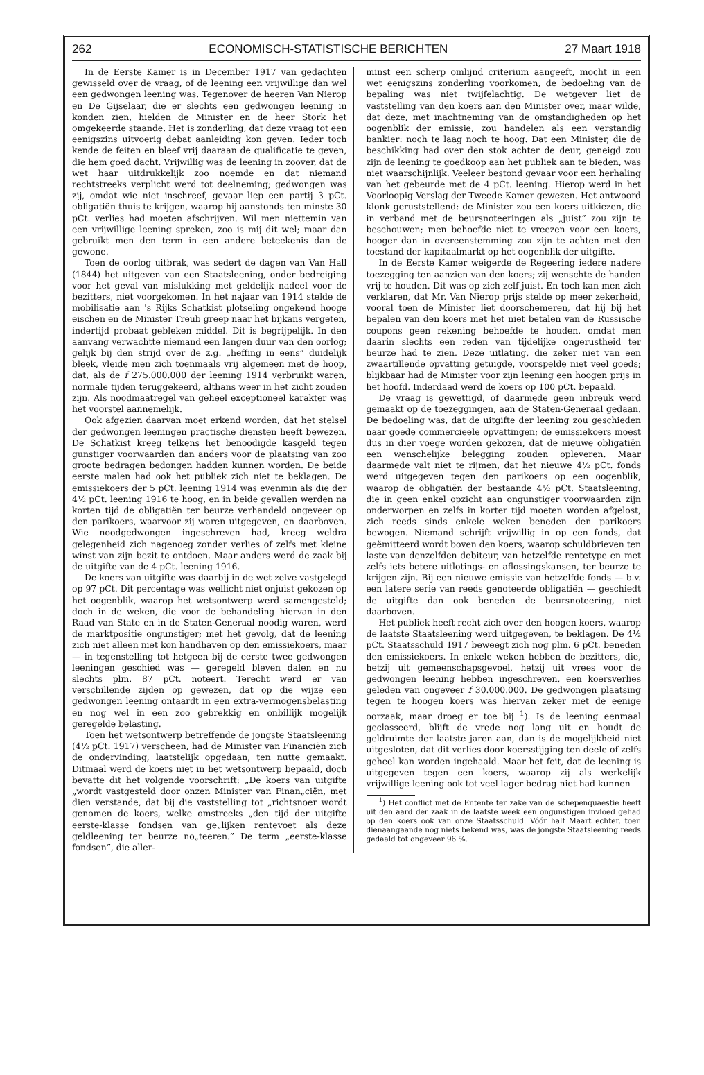262 ECONOMISCH-STATISTISCHE BERICHTEN 27 Maart 1918
In de Eerste Kamer is in December 1917 van gedachten gewisseld over de vraag, of de leening een vrijwillige dan wel een gedwongen leening was. Tegenover de heeren Van Nierop en De Gijselaar, die er slechts een gedwongen leening in konden zien, hielden de Minister en de heer Stork het omgekeerde staande. Het is zonderling, dat deze vraag tot een eenigszins uitvoerig debat aanleiding kon geven. Ieder toch kende de feiten en bleef vrij daaraan de qualificatie te geven, die hem goed dacht. Vrijwillig was de leening in zoover, dat de wet haar uitdrukkelijk zoo noemde en dat niemand rechtstreeks verplicht werd tot deelneming; gedwongen was zij, omdat wie niet inschreef, gevaar liep een partij 3 pCt. obligatiën thuis te krijgen, waarop hij aanstonds ten minste 30 pCt. verlies had moeten afschrijven. Wil men niettemin van een vrijwillige leening spreken, zoo is mij dit wel; maar dan gebruikt men den term in een andere beteekenis dan de gewone.
Toen de oorlog uitbrak, was sedert de dagen van Van Hall (1844) het uitgeven van een Staatsleening, onder bedreiging voor het geval van mislukking met geldelijk nadeel voor de bezitters, niet voorgekomen. In het najaar van 1914 stelde de mobilisatie aan 's Rijks Schatkist plotseling ongekend hooge eischen en de Minister Treub greep naar het bijkans vergeten, indertijd probaat gebleken middel. Dit is begrijpelijk. In den aanvang verwachtte niemand een langen duur van den oorlog; gelijk bij den strijd over de z.g. „heffing in eens” duidelijk bleek, vleide men zich toenmaals vrij algemeen met de hoop, dat, als de f 275.000.000 der leening 1914 verbruikt waren, normale tijden teruggekeerd, althans weer in het zicht zouden zijn. Als noodmaatregel van geheel exceptioneel karakter was het voorstel aannemelijk.
Ook afgezien daarvan moet erkend worden, dat het stelsel der gedwongen leeningen practische diensten heeft bewezen. De Schatkist kreeg telkens het benoodigde kasgeld tegen gunstiger voorwaarden dan anders voor de plaatsing van zoo groote bedragen bedongen hadden kunnen worden. De beide eerste malen had ook het publiek zich niet te beklagen. De emissiekoers der 5 pCt. leening 1914 was evenmin als die der 4½ pCt. leening 1916 te hoog, en in beide gevallen werden na korten tijd de obligatiën ter beurze verhandeld ongeveer op den parikoers, waarvoor zij waren uitgegeven, en daarboven. Wie noodgedwongen ingeschreven had, kreeg weldra gelegenheid zich nagenoeg zonder verlies of zelfs met kleine winst van zijn bezit te ontdoen. Maar anders werd de zaak bij de uitgifte van de 4 pCt. leening 1916.
De koers van uitgifte was daarbij in de wet zelve vastgelegd op 97 pCt. Dit percentage was wellicht niet onjuist gekozen op het oogenblik, waarop het wetsontwerp werd samengesteld; doch in de weken, die voor de behandeling hiervan in den Raad van State en in de Staten-Generaal noodig waren, werd de marktpositie ongunstiger; met het gevolg, dat de leening zich niet alleen niet kon handhaven op den emissiekoers, maar — in tegenstelling tot hetgeen bij de eerste twee gedwongen leeningen geschied was — geregeld bleven dalen en nu slechts plm. 87 pCt. noteert. Terecht werd er van verschillende zijden op gewezen, dat op die wijze een gedwongen leening ontaardt in een extra-vermogensbelasting en nog wel in een zoo gebrekkig en onbillijk mogelijk geregelde belasting.
Toen het wetsontwerp betreffende de jongste Staatsleening (4½ pCt. 1917) verscheen, had de Minister van Financiën zich de ondervinding, laatstelijk opgedaan, ten nutte gemaakt. Ditmaal werd de koers niet in het wetsontwerp bepaald, doch bevatte dit het volgende voorschrift: „De koers van uitgifte „wordt vastgesteld door onzen Minister van Finan„ciën, met dien verstande, dat bij die vaststelling tot „richtsnoer wordt genomen de koers, welke omstreeks „den tijd der uitgifte eerste-klasse fondsen van ge„lijken rentevoet als deze geldleening ter beurze no„teeren.” De term „eerste-klasse fondsen”, die aller-
minst een scherp omlijnd criterium aangeeft, mocht in een wet eenigszins zonderling voorkomen, de bedoeling van de bepaling was niet twijfelachtig. De wetgever liet de vaststelling van den koers aan den Minister over, maar wilde, dat deze, met inachtneming van de omstandigheden op het oogenblik der emissie, zou handelen als een verstandig bankier: noch te laag noch te hoog. Dat een Minister, die de beschikking had over den stok achter de deur, geneigd zou zijn de leening te goedkoop aan het publiek aan te bieden, was niet waarschijnlijk. Veeleer bestond gevaar voor een herhaling van het gebeurde met de 4 pCt. leening. Hierop werd in het Voorloopig Verslag der Tweede Kamer gewezen. Het antwoord klonk geruststellend: de Minister zou een koers uitkiezen, die in verband met de beursnoteeringen als „juist” zou zijn te beschouwen; men behoefde niet te vreezen voor een koers, hooger dan in overeenstemming zou zijn te achten met den toestand der kapitaalmarkt op het oogenblik der uitgifte.
In de Eerste Kamer weigerde de Regeering iedere nadere toezegging ten aanzien van den koers; zij wenschte de handen vrij te houden. Dit was op zich zelf juist. En toch kan men zich verklaren, dat Mr. Van Nierop prijs stelde op meer zekerheid, vooral toen de Minister liet doorschemeren, dat hij bij het bepalen van den koers met het niet betalen van de Russische coupons geen rekening behoefde te houden. omdat men daarin slechts een reden van tijdelijke ongerustheid ter beurze had te zien. Deze uitlating, die zeker niet van een zwaartillende opvatting getuigde, voorspelde niet veel goeds; blijkbaar had de Minister voor zijn leening een hoogen prijs in het hoofd. Inderdaad werd de koers op 100 pCt. bepaald.
De vraag is gewettigd, of daarmede geen inbreuk werd gemaakt op de toezeggingen, aan de Staten-Generaal gedaan. De bedoeling was, dat de uitgifte der leening zou geschieden naar goede commercieele opvattingen; de emissiekoers moest dus in dier voege worden gekozen, dat de nieuwe obligatiën een wenschelijke belegging zouden opleveren. Maar daarmede valt niet te rijmen, dat het nieuwe 4½ pCt. fonds werd uitgegeven tegen den parikoers op een oogenblik, waarop de obligatiën der bestaande 4½ pCt. Staatsleening, die in geen enkel opzicht aan ongunstiger voorwaarden zijn onderworpen en zelfs in korter tijd moeten worden afgelost, zich reeds sinds enkele weken beneden den parikoers bewogen. Niemand schrijft vrijwillig in op een fonds, dat geëmitteerd wordt boven den koers, waarop schuldbrieven ten laste van denzelfden debiteur, van hetzelfde rentetype en met zelfs iets betere uitlotings- en aflossingskansen, ter beurze te krijgen zijn. Bij een nieuwe emissie van hetzelfde fonds — b.v. een latere serie van reeds genoteerde obligatiën — geschiedt de uitgifte dan ook beneden de beursnoteering, niet daarboven.
Het publiek heeft recht zich over den hoogen koers, waarop de laatste Staatsleening werd uitgegeven, te beklagen. De 4½ pCt. Staatsschuld 1917 beweegt zich nog plm. 6 pCt. beneden den emissiekoers. In enkele weken hebben de bezitters, die, hetzij uit gemeenschapsgevoel, hetzij uit vrees voor de gedwongen leening hebben ingeschreven, een koersverlies geleden van ongeveer f 30.000.000. De gedwongen plaatsing tegen te hoogen koers was hiervan zeker niet de eenige oorzaak, maar droeg er toe bij <sup>1</sup>). Is de leening eenmaal geclasseerd, blijft de vrede nog lang uit en houdt de geldruimte der laatste jaren aan, dan is de mogelijkheid niet uitgesloten, dat dit verlies door koersstijging ten deele of zelfs geheel kan worden ingehaald. Maar het feit, dat de leening is uitgegeven tegen een koers, waarop zij als werkelijk vrijwillige leening ook tot veel lager bedrag niet had kunnen
<sup>1</sup>) Het conflict met de Entente ter zake van de schepenquaestie heeft uit den aard der zaak in de laatste week een ongunstigen invloed gehad op den koers ook van onze Staatsschuld. Vóór half Maart echter, toen dienaangaande nog niets bekend was, was de jongste Staatsleening reeds gedaald tot ongeveer 96 %.